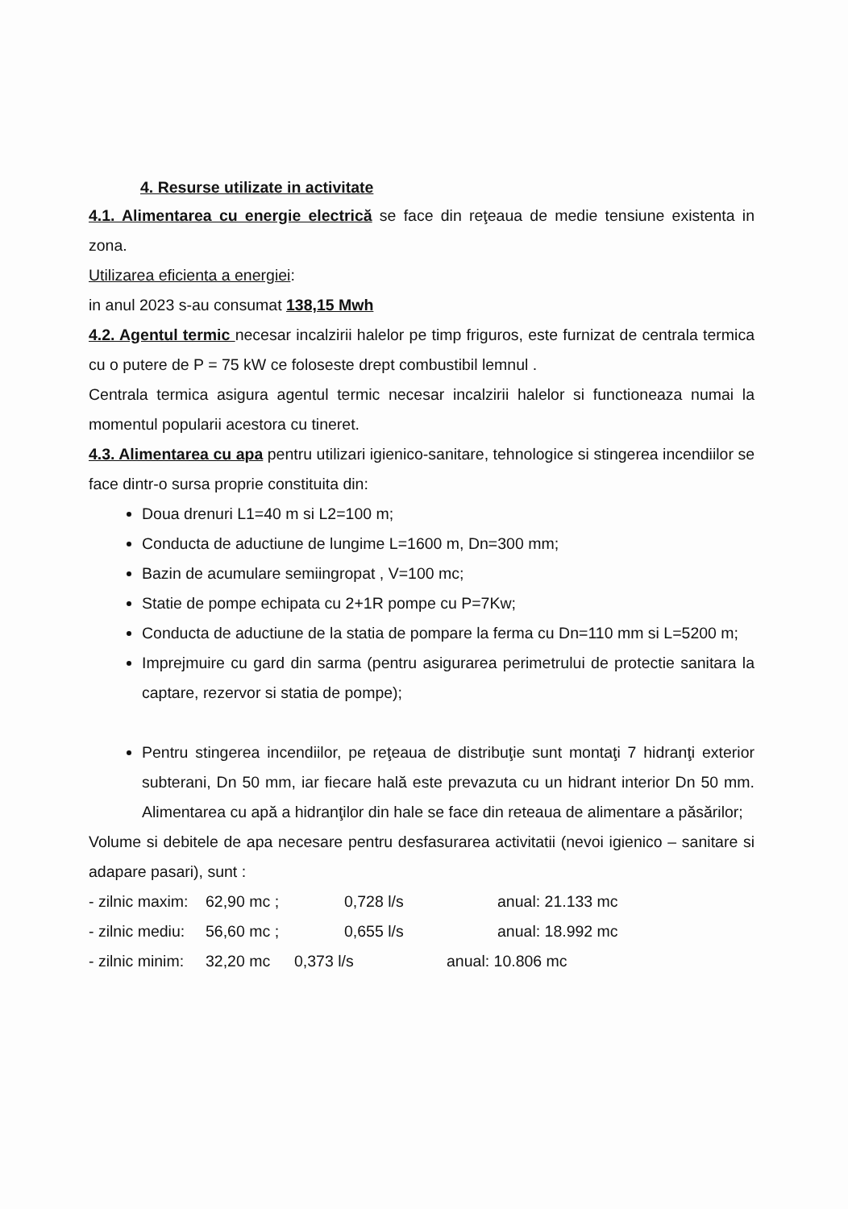4. Resurse utilizate in activitate
4.1. Alimentarea cu energie electrică se face din reţeaua de medie tensiune existenta in zona.
Utilizarea eficienta a energiei:
in anul 2023 s-au consumat 138,15 Mwh
4.2. Agentul termic necesar incalzirii halelor pe timp friguros, este furnizat de centrala termica cu o putere de P = 75 kW ce foloseste drept combustibil lemnul .
Centrala termica asigura agentul termic necesar incalzirii halelor si functioneaza numai la momentul popularii acestora cu tineret.
4.3. Alimentarea cu apa pentru utilizari igienico-sanitare, tehnologice si stingerea incendiilor se face dintr-o sursa proprie constituita din:
Doua drenuri L1=40 m si L2=100 m;
Conducta de aductiune de lungime L=1600 m, Dn=300 mm;
Bazin de acumulare semiingropat , V=100 mc;
Statie de pompe echipata cu 2+1R pompe cu P=7Kw;
Conducta de aductiune de la statia de pompare la ferma cu Dn=110 mm si L=5200 m;
Imprejmuire cu gard din sarma (pentru asigurarea perimetrului de protectie sanitara la captare, rezervor si statia de pompe);
Pentru stingerea incendiilor, pe reţeaua de distribuţie sunt montaţi 7 hidranţi exterior subterani, Dn 50 mm, iar fiecare hală este prevazuta cu un hidrant interior Dn 50 mm. Alimentarea cu apă a hidranţilor din hale se face din reteaua de alimentare a păsărilor;
Volume si debitele de apa necesare pentru desfasurarea activitatii (nevoi igienico – sanitare si adapare pasari), sunt :
- zilnic maxim: 62,90 mc ; 0,728 l/s anual: 21.133 mc
- zilnic mediu: 56,60 mc ; 0,655 l/s anual: 18.992 mc
- zilnic minim: 32,20 mc 0,373 l/s anual: 10.806 mc